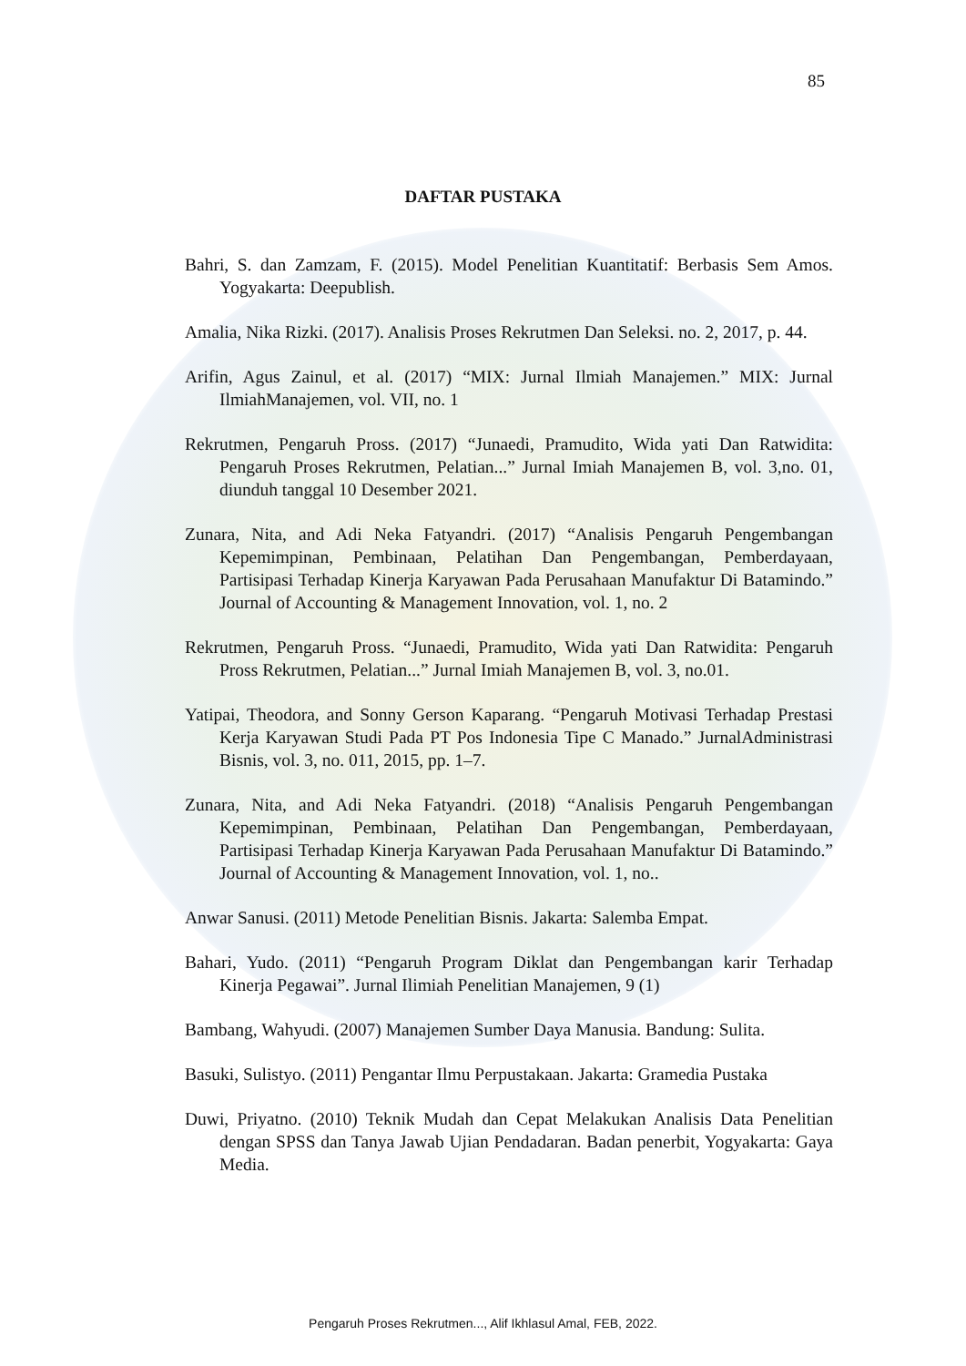85
DAFTAR PUSTAKA
Bahri, S. dan Zamzam, F. (2015). Model Penelitian Kuantitatif: Berbasis Sem Amos. Yogyakarta: Deepublish.
Amalia, Nika Rizki. (2017). Analisis Proses Rekrutmen Dan Seleksi. no. 2, 2017, p. 44.
Arifin, Agus Zainul, et al. (2017) “MIX: Jurnal Ilmiah Manajemen.” MIX: Jurnal IlmiahManajemen, vol. VII, no. 1
Rekrutmen, Pengaruh Pross. (2017) “Junaedi, Pramudito, Wida yati Dan Ratwidita: Pengaruh Proses Rekrutmen, Pelatian...” Jurnal Imiah Manajemen B, vol. 3,no. 01, diunduh tanggal 10 Desember 2021.
Zunara, Nita, and Adi Neka Fatyandri. (2017) “Analisis Pengaruh Pengembangan Kepemimpinan, Pembinaan, Pelatihan Dan Pengembangan, Pemberdayaan, Partisipasi Terhadap Kinerja Karyawan Pada Perusahaan Manufaktur Di Batamindo.” Journal of Accounting & Management Innovation, vol. 1, no. 2
Rekrutmen, Pengaruh Pross. “Junaedi, Pramudito, Wida yati Dan Ratwidita: Pengaruh Pross Rekrutmen, Pelatian...” Jurnal Imiah Manajemen B, vol. 3, no.01.
Yatipai, Theodora, and Sonny Gerson Kaparang. “Pengaruh Motivasi Terhadap Prestasi Kerja Karyawan Studi Pada PT Pos Indonesia Tipe C Manado.” JurnalAdministrasi Bisnis, vol. 3, no. 011, 2015, pp. 1–7.
Zunara, Nita, and Adi Neka Fatyandri. (2018) “Analisis Pengaruh Pengembangan Kepemimpinan, Pembinaan, Pelatihan Dan Pengembangan, Pemberdayaan, Partisipasi Terhadap Kinerja Karyawan Pada Perusahaan Manufaktur Di Batamindo.” Journal of Accounting & Management Innovation, vol. 1, no..
Anwar Sanusi. (2011) Metode Penelitian Bisnis. Jakarta: Salemba Empat.
Bahari, Yudo. (2011) “Pengaruh Program Diklat dan Pengembangan karir Terhadap Kinerja Pegawai”. Jurnal Ilimiah Penelitian Manajemen, 9 (1)
Bambang, Wahyudi. (2007) Manajemen Sumber Daya Manusia. Bandung: Sulita.
Basuki, Sulistyo. (2011) Pengantar Ilmu Perpustakaan. Jakarta: Gramedia Pustaka
Duwi, Priyatno. (2010) Teknik Mudah dan Cepat Melakukan Analisis Data Penelitian dengan SPSS dan Tanya Jawab Ujian Pendadaran. Badan penerbit, Yogyakarta: Gaya Media.
Pengaruh Proses Rekrutmen..., Alif Ikhlasul Amal, FEB, 2022.